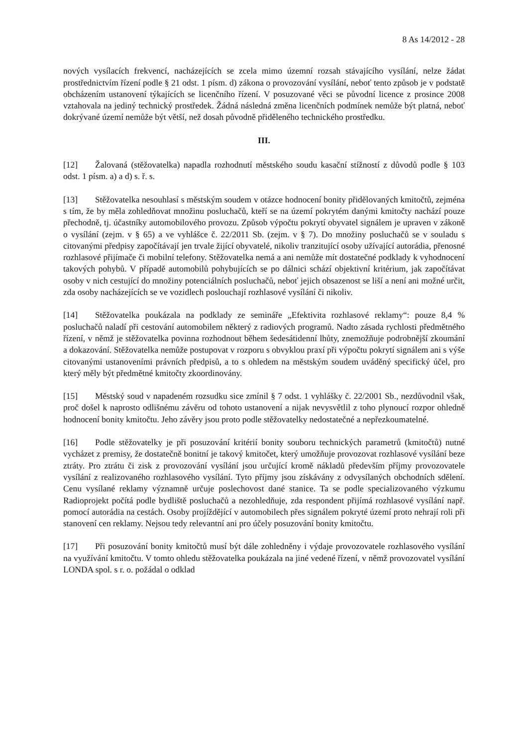8 As 14/2012 - 28
nových vysílacích frekvencí, nacházejících se zcela mimo územní rozsah stávajícího vysílání, nelze žádat prostřednictvím řízení podle § 21 odst. 1 písm. d) zákona o provozování vysílání, neboť tento způsob je v podstatě obcházením ustanovení týkajících se licenčního řízení. V posuzované věci se původní licence z prosince 2008 vztahovala na jediný technický prostředek. Žádná následná změna licenčních podmínek nemůže být platná, neboť dokrývané území nemůže být větší, než dosah původně přiděleného technického prostředku.
III.
[12] Žalovaná (stěžovatelka) napadla rozhodnutí městského soudu kasační stížností z důvodů podle § 103 odst. 1 písm. a) a d) s. ř. s.
[13] Stěžovatelka nesouhlasí s městským soudem v otázce hodnocení bonity přidělovaných kmitočtů, zejména s tím, že by měla zohledňovat množinu posluchačů, kteří se na území pokrytém danými kmitočty nachází pouze přechodně, tj. účastníky automobilového provozu. Způsob výpočtu pokrytí obyvatel signálem je upraven v zákoně o vysílání (zejm. v § 65) a ve vyhlášce č. 22/2011 Sb. (zejm. v § 7). Do množiny posluchačů se v souladu s citovanými předpisy započítávají jen trvale žijící obyvatelé, nikoliv tranzitující osoby užívající autorádia, přenosné rozhlasové přijímače či mobilní telefony. Stěžovatelka nemá a ani nemůže mít dostatečné podklady k vyhodnocení takových pohybů. V případě automobilů pohybujících se po dálnici schází objektivní kritérium, jak započítávat osoby v nich cestující do množiny potenciálních posluchačů, neboť jejich obsazenost se liší a není ani možné určit, zda osoby nacházejících se ve vozidlech poslouchají rozhlasové vysílání či nikoliv.
[14] Stěžovatelka poukázala na podklady ze semináře „Efektivita rozhlasové reklamy“: pouze 8,4 % posluchačů naladí při cestování automobilem některý z radiových programů. Nadto zásada rychlosti předmětného řízení, v němž je stěžovatelka povinna rozhodnout během šedesátidenní lhůty, znemožňuje podrobnější zkoumání a dokazování. Stěžovatelka nemůže postupovat v rozporu s obvyklou praxí při výpočtu pokrytí signálem ani s výše citovanými ustanoveními právních předpisů, a to s ohledem na městským soudem uváděný specifický účel, pro který měly být předmětné kmitočty zkoordinovány.
[15] Městský soud v napadeném rozsudku sice zmínil § 7 odst. 1 vyhlášky č. 22/2001 Sb., nezdůvodnil však, proč došel k naprosto odlišnému závěru od tohoto ustanovení a nijak nevysvětlil z toho plynoucí rozpor ohledně hodnocení bonity kmitočtu. Jeho závěry jsou proto podle stěžovatelky nedostatečné a nepřezkoumatelné.
[16] Podle stěžovatelky je při posuzování kritérií bonity souboru technických parametrů (kmitočtů) nutné vycházet z premisy, že dostatečně bonitní je takový kmitočet, který umožňuje provozovat rozhlasové vysílání beze ztráty. Pro ztrátu či zisk z provozování vysílání jsou určující kromě nákladů především příjmy provozovatele vysílání z realizovaného rozhlasového vysílání. Tyto příjmy jsou získávány z odvysílaných obchodních sdělení. Cenu vysílané reklamy významně určuje poslechovost dané stanice. Ta se podle specializovaného výzkumu Radioprojekt počítá podle bydliště posluchačů a nezohledňuje, zda respondent přijímá rozhlasové vysílání např. pomocí autorádia na cestách. Osoby projíždějící v automobilech přes signálem pokryté území proto nehrají roli při stanovení cen reklamy. Nejsou tedy relevantní ani pro účely posuzování bonity kmitočtu.
[17] Při posuzování bonity kmitočtů musí být dále zohledněny i výdaje provozovatele rozhlasového vysílání na využívání kmitočtu. V tomto ohledu stěžovatelka poukázala na jiné vedené řízení, v němž provozovatel vysílání LONDA spol. s r. o. požádal o odklad